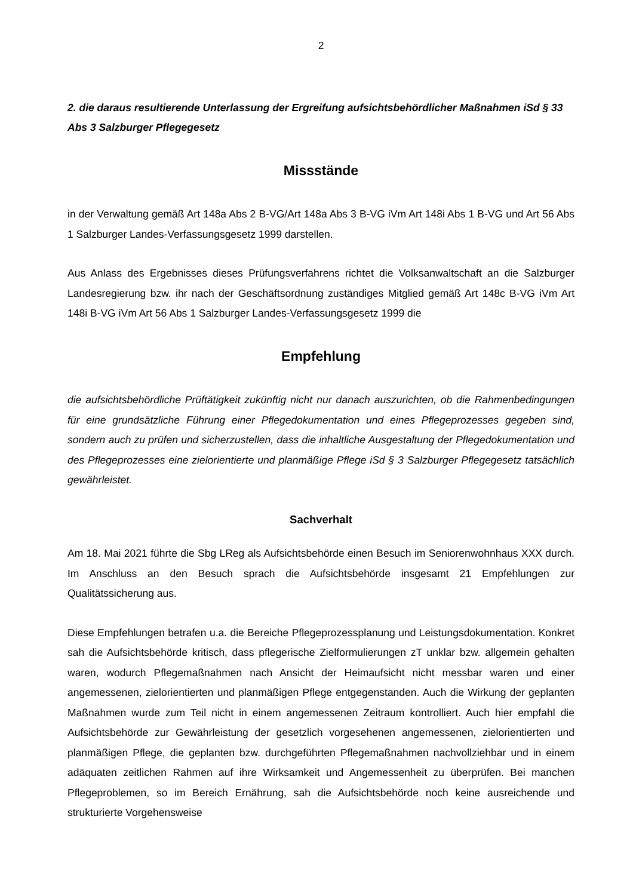2
2. die daraus resultierende Unterlassung der Ergreifung aufsichtsbehördlicher Maßnahmen iSd § 33 Abs 3 Salzburger Pflegegesetz
Missstände
in der Verwaltung gemäß Art 148a Abs 2 B-VG/Art 148a Abs 3 B-VG iVm Art 148i Abs 1 B-VG und Art 56 Abs 1 Salzburger Landes-Verfassungsgesetz 1999 darstellen.
Aus Anlass des Ergebnisses dieses Prüfungsverfahrens richtet die Volksanwaltschaft an die Salzburger Landesregierung bzw. ihr nach der Geschäftsordnung zuständiges Mitglied gemäß Art 148c B-VG iVm Art 148i B-VG iVm Art 56 Abs 1 Salzburger Landes-Verfassungsgesetz 1999 die
Empfehlung
die aufsichtsbehördliche Prüftätigkeit zukünftig nicht nur danach auszurichten, ob die Rahmenbedingungen für eine grundsätzliche Führung einer Pflegedokumentation und eines Pflegeprozesses gegeben sind, sondern auch zu prüfen und sicherzustellen, dass die inhaltliche Ausgestaltung der Pflegedokumentation und des Pflegeprozesses eine zielorientierte und planmäßige Pflege iSd § 3 Salzburger Pflegegesetz tatsächlich gewährleistet.
Sachverhalt
Am 18. Mai 2021 führte die Sbg LReg als Aufsichtsbehörde einen Besuch im Seniorenwohnhaus XXX durch. Im Anschluss an den Besuch sprach die Aufsichtsbehörde insgesamt 21 Empfehlungen zur Qualitätssicherung aus.
Diese Empfehlungen betrafen u.a. die Bereiche Pflegeprozessplanung und Leistungsdokumentation. Konkret sah die Aufsichtsbehörde kritisch, dass pflegerische Zielformulierungen zT unklar bzw. allgemein gehalten waren, wodurch Pflegemaßnahmen nach Ansicht der Heimaufsicht nicht messbar waren und einer angemessenen, zielorientierten und planmäßigen Pflege entgegenstanden. Auch die Wirkung der geplanten Maßnahmen wurde zum Teil nicht in einem angemessenen Zeitraum kontrolliert. Auch hier empfahl die Aufsichtsbehörde zur Gewährleistung der gesetzlich vorgesehenen angemessenen, zielorientierten und planmäßigen Pflege, die geplanten bzw. durchgeführten Pflegemaßnahmen nachvollziehbar und in einem adäquaten zeitlichen Rahmen auf ihre Wirksamkeit und Angemessenheit zu überprüfen. Bei manchen Pflegeproblemen, so im Bereich Ernährung, sah die Aufsichtsbehörde noch keine ausreichende und strukturierte Vorgehensweise